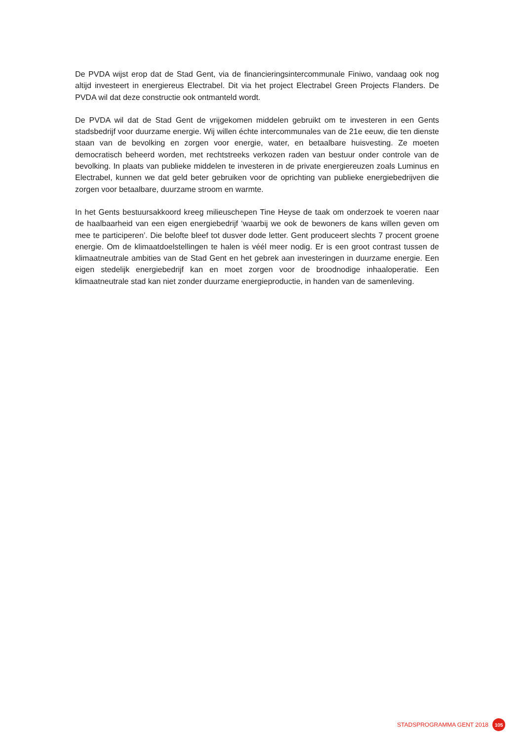De PVDA wijst erop dat de Stad Gent, via de financieringsintercommunale Finiwo, vandaag ook nog altijd investeert in energiereus Electrabel. Dit via het project Electrabel Green Projects Flanders. De PVDA wil dat deze constructie ook ontmanteld wordt.
De PVDA wil dat de Stad Gent de vrijgekomen middelen gebruikt om te investeren in een Gents stadsbedrijf voor duurzame energie. Wij willen échte intercommunales van de 21e eeuw, die ten dienste staan van de bevolking en zorgen voor energie, water, en betaalbare huisvesting. Ze moeten democratisch beheerd worden, met rechtstreeks verkozen raden van bestuur onder controle van de bevolking. In plaats van publieke middelen te investeren in de private energiereuzen zoals Luminus en Electrabel, kunnen we dat geld beter gebruiken voor de oprichting van publieke energiebedrijven die zorgen voor betaalbare, duurzame stroom en warmte.
In het Gents bestuursakkoord kreeg milieuschepen Tine Heyse de taak om onderzoek te voeren naar de haalbaarheid van een eigen energiebedrijf ‘waarbij we ook de bewoners de kans willen geven om mee te participeren’. Die belofte bleef tot dusver dode letter. Gent produceert slechts 7 procent groene energie. Om de klimaatdoelstellingen te halen is véél meer nodig. Er is een groot contrast tussen de klimaatneutrale ambities van de Stad Gent en het gebrek aan investeringen in duurzame energie. Een eigen stedelijk energiebedrijf kan en moet zorgen voor de broodnodige inhaaloperatie. Een klimaatneutrale stad kan niet zonder duurzame energieproductie, in handen van de samenleving.
STADSPROGRAMMA GENT 2018
105